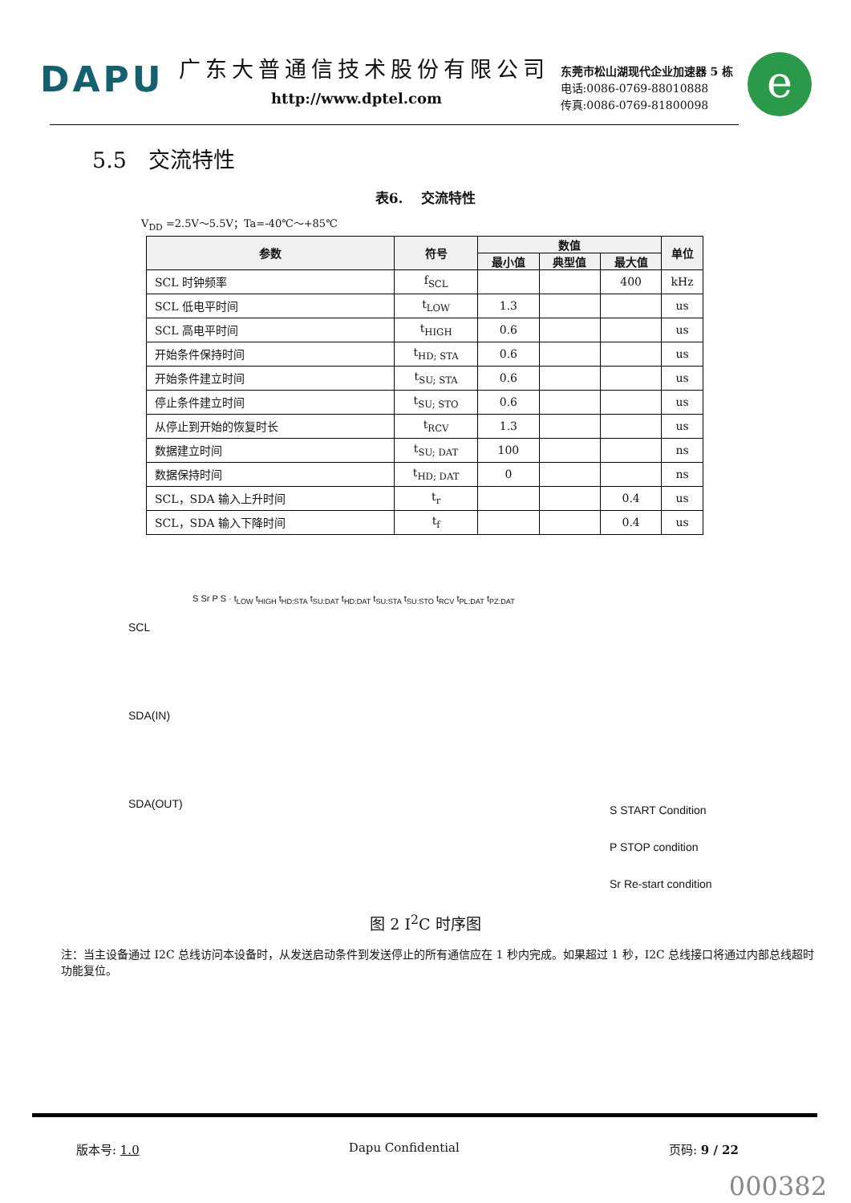DAPU
广东大普通信技术股份有限公司
http://www.dptel.com
东莞市松山湖现代企业加速器 5 栋
电话:0086-0769-88010888
传真:0086-0769-81800098
e
5.5　交流特性
表6.　 交流特性
V<sub>DD</sub> =2.5V～5.5V；Ta=-40℃～+85℃
| 参数 | 符号 | 数值 | | | 单位 |
| --- | --- | --- | --- | --- | --- |
| | | 最小值 | 典型值 | 最大值 | |
| SCL 时钟频率 | f<sub>SCL</sub> | | | 400 | kHz |
| SCL 低电平时间 | t<sub>LOW</sub> | 1.3 | | | us |
| SCL 高电平时间 | t<sub>HIGH</sub> | 0.6 | | | us |
| 开始条件保持时间 | t<sub>HD; STA</sub> | 0.6 | | | us |
| 开始条件建立时间 | t<sub>SU; STA</sub> | 0.6 | | | us |
| 停止条件建立时间 | t<sub>SU; STO</sub> | 0.6 | | | us |
| 从停止到开始的恢复时长 | t<sub>RCV</sub> | 1.3 | | | us |
| 数据建立时间 | t<sub>SU; DAT</sub> | 100 | | | ns |
| 数据保持时间 | t<sub>HD; DAT</sub> | 0 | | | ns |
| SCL，SDA 输入上升时间 | t<sub>r</sub> | | | 0.4 | us |
| SCL，SDA 输入下降时间 | t<sub>f</sub> | | | 0.4 | us |
SCL
SDA(IN)
SDA(OUT)
S Sr P S · t<sub>LOW</sub> t<sub>HIGH</sub> t<sub>HD:STA</sub> t<sub>SU:DAT</sub> t<sub>HD:DAT</sub> t<sub>SU:STA</sub> t<sub>SU:STO</sub> t<sub>RCV</sub> t<sub>PL:DAT</sub> t<sub>PZ:DAT</sub>
S START Condition
P STOP condition
Sr Re-start condition
图 2 I<sup>2</sup>C 时序图
注：当主设备通过 I2C 总线访问本设备时，从发送启动条件到发送停止的所有通信应在 1 秒内完成。如果超过 1 秒，I2C 总线接口将通过内部总线超时功能复位。
版本号: 1.0 Dapu Confidential 页码: 9 / 22
000382